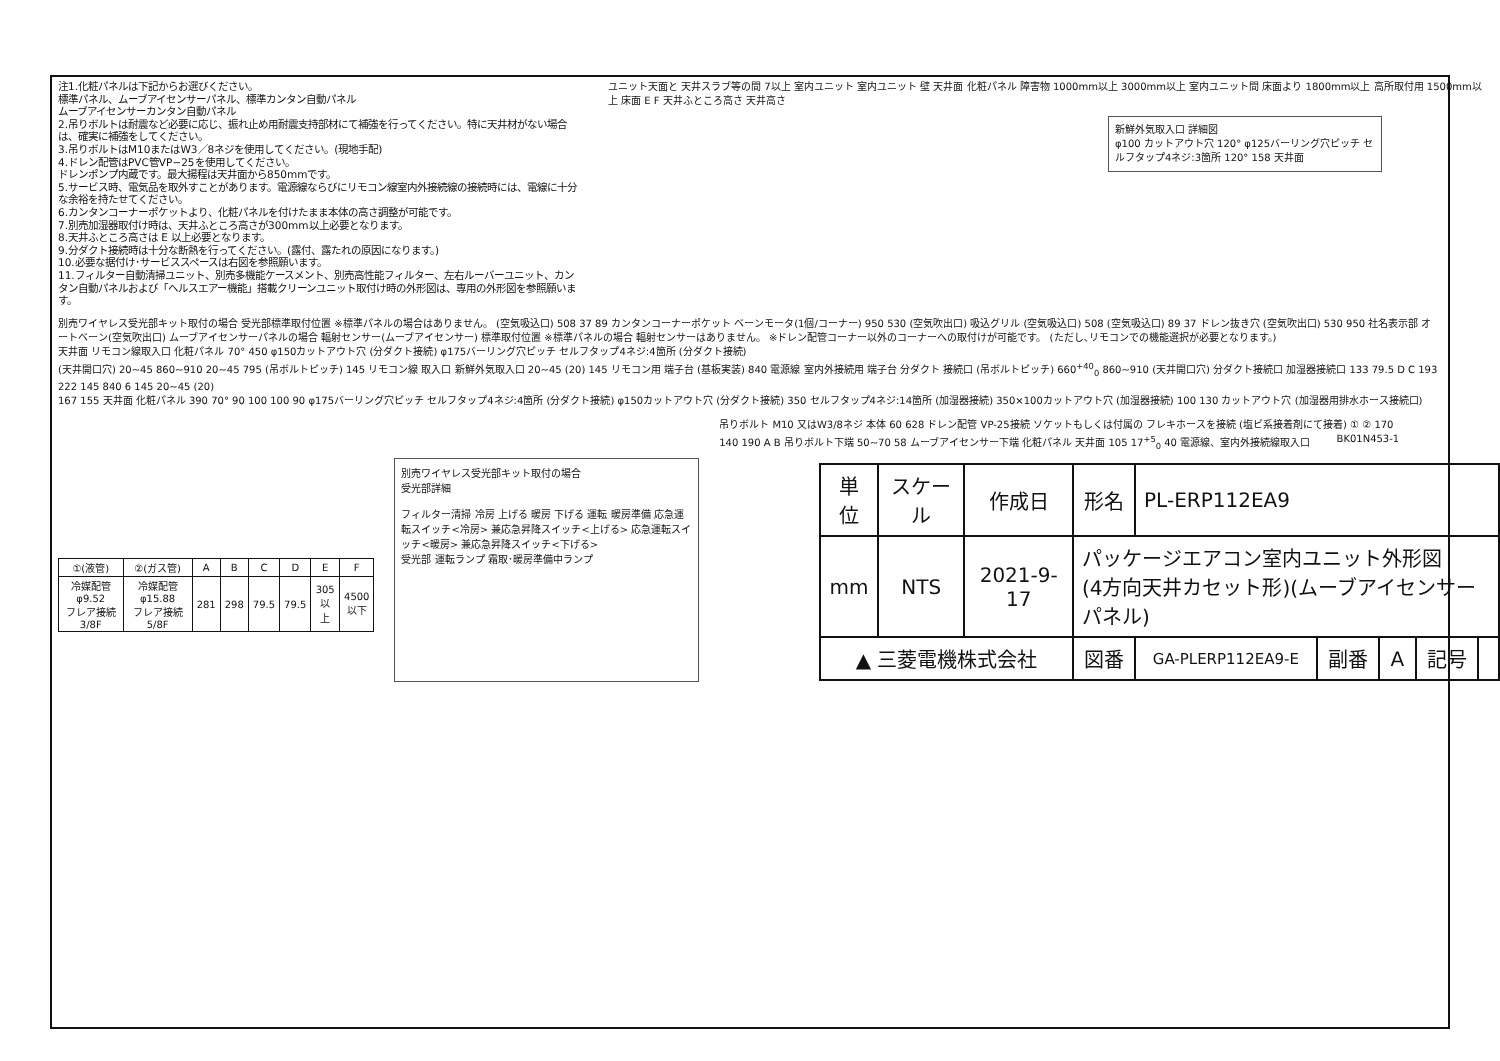注1.化粧パネルは下記からお選びください。
標準パネル、ムーブアイセンサーパネル、標準カンタン自動パネル
ムーブアイセンサーカンタン自動パネル
2.吊りボルトは耐震など必要に応じ、振れ止め用耐震支持部材にて補強を行ってください。特に天井材がない場合は、確実に補強をしてください。
3.吊りボルトはM10またはW3／8ネジを使用してください。(現地手配)
4.ドレン配管はPVC管VP−25を使用してください。
ドレンポンプ内蔵です。最大揚程は天井面から850mmです。
5.サービス時、電気品を取外すことがあります。電源線ならびにリモコン線室内外接続線の接続時には、電線に十分な余裕を持たせてください。
6.カンタンコーナーポケットより、化粧パネルを付けたまま本体の高さ調整が可能です。
7.別売加湿器取付け時は、天井ふところ高さが300mm以上必要となります。
8.天井ふところ高さは E 以上必要となります。
9.分ダクト接続時は十分な断熱を行ってください。(露付、露たれの原因になります。)
10.必要な据付け･サービススペースは右図を参照願います。
11.フィルター自動清掃ユニット、別売多機能ケースメント、別売高性能フィルター、左右ルーバーユニット、カンタン自動パネルおよび「ヘルスエアー機能」搭載クリーンユニット取付け時の外形図は、専用の外形図を参照願います。
ユニット天面と 天井スラブ等の間 7以上 室内ユニット 室内ユニット 壁 天井面 化粧パネル 障害物 1000mm以上 3000mm以上 室内ユニット間 床面より 1800mm以上 高所取付用 1500mm以上 床面 E F 天井ふところ高さ 天井高さ
新鮮外気取入口 詳細図
φ100 カットアウト穴 120° φ125バーリング穴ピッチ セルフタップ4ネジ:3箇所 120° 158 天井面
別売ワイヤレス受光部キット取付の場合 受光部標準取付位置 ※標準パネルの場合はありません。 (空気吸込口) 508 37 89 カンタンコーナーポケット ベーンモータ(1個/コーナー) 950 530 (空気吹出口) 吸込グリル (空気吸込口) 508 (空気吸込口) 89 37 ドレン抜き穴 (空気吹出口) 530 950 社名表示部 オートベーン(空気吹出口) ムーブアイセンサーパネルの場合 輻射センサー(ムーブアイセンサー) 標準取付位置 ※標準パネルの場合 輻射センサーはありません。 ※ドレン配管コーナー以外のコーナーへの取付けが可能です。 (ただし､リモコンでの機能選択が必要となります。)
天井面 リモコン線取入口 化粧パネル 70° 450 φ150カットアウト穴 (分ダクト接続) φ175バーリング穴ピッチ セルフタップ4ネジ:4箇所 (分ダクト接続)
(天井開口穴) 20~45 860~910 20~45 795 (吊ボルトピッチ) 145 リモコン線 取入口 新鮮外気取入口 20~45 (20) 145 リモコン用 端子台 (基板実装) 840 電源線 室内外接続用 端子台 分ダクト 接続口 (吊ボルトピッチ) 660<sup>+40</sup><sub>0</sub> 860~910 (天井開口穴) 分ダクト接続口 加湿器接続口 133 79.5 D C 193 222 145 840 6 145 20~45 (20)
167 155 天井面 化粧パネル 390 70° 90 100 100 90 φ175バーリング穴ピッチ セルフタップ4ネジ:4箇所 (分ダクト接続) φ150カットアウト穴 (分ダクト接続) 350 セルフタップ4ネジ:14箇所 (加湿器接続) 350×100カットアウト穴 (加湿器接続) 100 130 カットアウト穴 (加湿器用排水ホース接続口)
| ①(液管) | ②(ガス管) | A | B | C | D | E | F |
| --- | --- | --- | --- | --- | --- | --- | --- |
| 冷媒配管φ9.52 フレア接続3/8F | 冷媒配管φ15.88 フレア接続5/8F | 281 | 298 | 79.5 | 79.5 | 305 以上 | 4500 以下 |
別売ワイヤレス受光部キット取付の場合
受光部詳細
フィルター清掃 冷房 上げる 暖房 下げる 運転 暖房準備 応急運転スイッチ<冷房> 兼応急昇降スイッチ<上げる> 応急運転スイッチ<暖房> 兼応急昇降スイッチ<下げる>
受光部 運転ランプ 霜取･暖房準備中ランプ
吊りボルト M10 又はW3/8ネジ 本体 60 628 ドレン配管 VP-25接続 ソケットもしくは付属の フレキホースを接続 (塩ビ系接着剤にて接着) ① ② 170 140 190 A B 吊りボルト下端 50~70 58 ムーブアイセンサー下端 化粧パネル 天井面 105 17<sup>+5</sup><sub>0</sub> 40 電源線、室内外接続線取入口 BK01N453-1
| 単位 | スケール | 作成日 | 形名 | PL-ERP112EA9 | | | | |
| mm | NTS | 2021-9-17 | パッケージエアコン室内ユニット外形図 (4方向天井カセット形)(ムーブアイセンサーパネル) | | | | | |
| ▲ 三菱電機株式会社 | | | 図番 | GA-PLERP112EA9-E | 副番 | A | 記号 | |